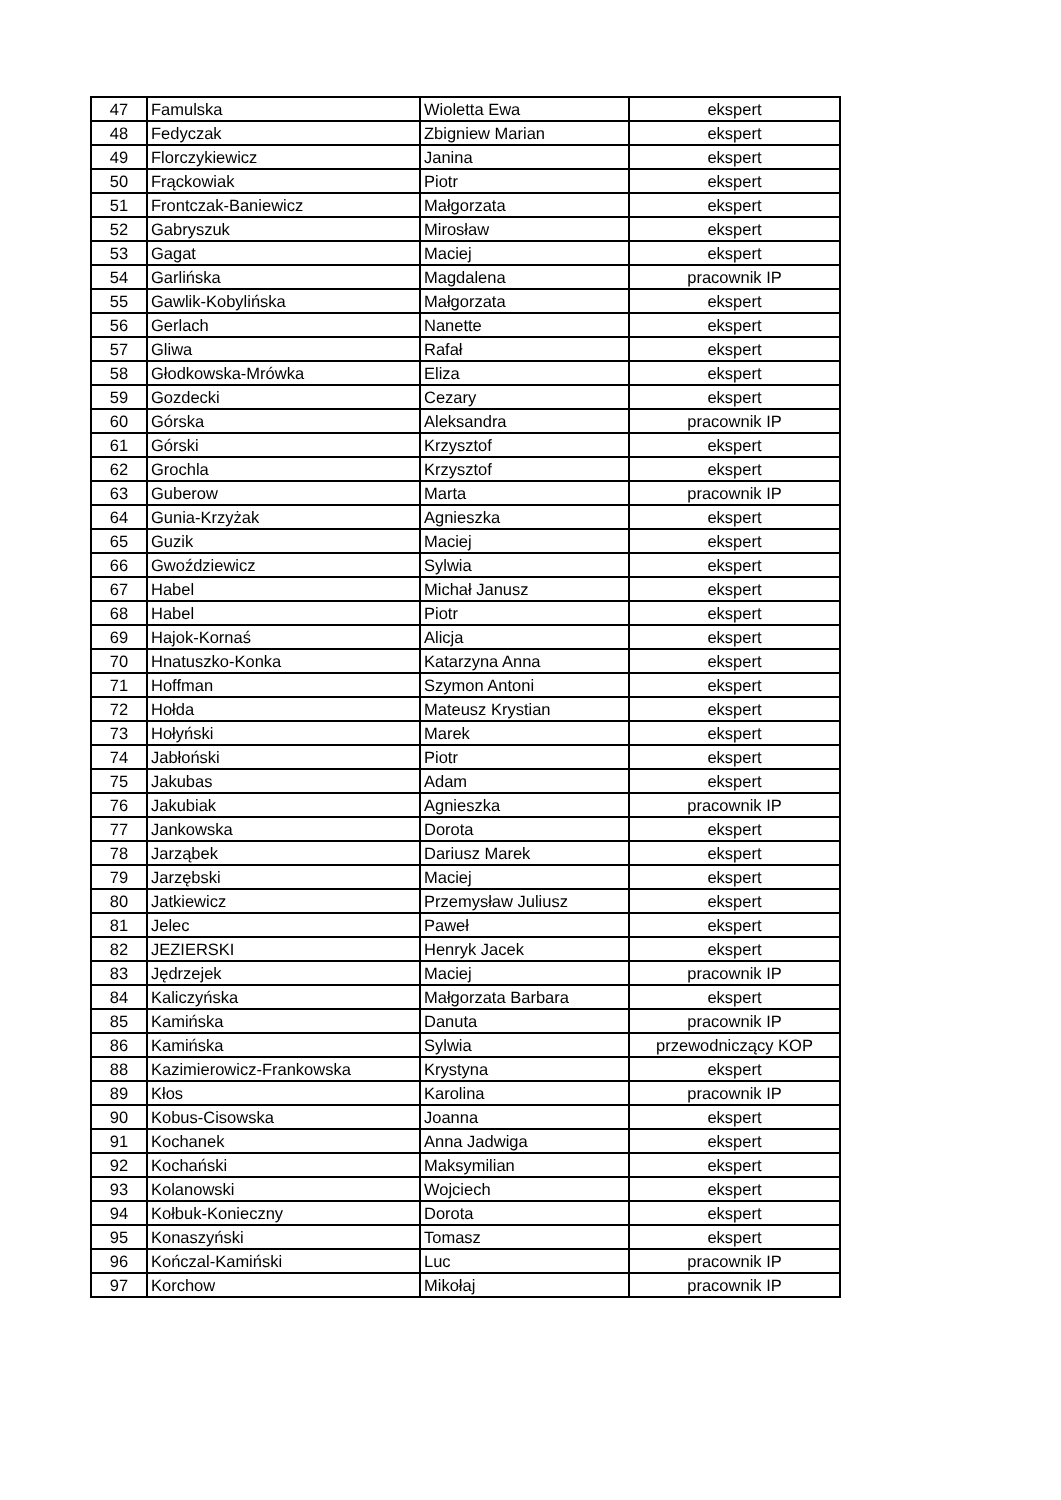| 47 | Famulska | Wioletta Ewa | ekspert |
| 48 | Fedyczak | Zbigniew Marian | ekspert |
| 49 | Florczykiewicz | Janina | ekspert |
| 50 | Frąckowiak | Piotr | ekspert |
| 51 | Frontczak-Baniewicz | Małgorzata | ekspert |
| 52 | Gabryszuk | Mirosław | ekspert |
| 53 | Gagat | Maciej | ekspert |
| 54 | Garlińska | Magdalena | pracownik IP |
| 55 | Gawlik-Kobylińska | Małgorzata | ekspert |
| 56 | Gerlach | Nanette | ekspert |
| 57 | Gliwa | Rafał | ekspert |
| 58 | Głodkowska-Mrówka | Eliza | ekspert |
| 59 | Gozdecki | Cezary | ekspert |
| 60 | Górska | Aleksandra | pracownik IP |
| 61 | Górski | Krzysztof | ekspert |
| 62 | Grochla | Krzysztof | ekspert |
| 63 | Guberow | Marta | pracownik IP |
| 64 | Gunia-Krzyżak | Agnieszka | ekspert |
| 65 | Guzik | Maciej | ekspert |
| 66 | Gwoździewicz | Sylwia | ekspert |
| 67 | Habel | Michał Janusz | ekspert |
| 68 | Habel | Piotr | ekspert |
| 69 | Hajok-Kornaś | Alicja | ekspert |
| 70 | Hnatuszko-Konka | Katarzyna Anna | ekspert |
| 71 | Hoffman | Szymon Antoni | ekspert |
| 72 | Hołda | Mateusz Krystian | ekspert |
| 73 | Hołyński | Marek | ekspert |
| 74 | Jabłoński | Piotr | ekspert |
| 75 | Jakubas | Adam | ekspert |
| 76 | Jakubiak | Agnieszka | pracownik IP |
| 77 | Jankowska | Dorota | ekspert |
| 78 | Jarząbek | Dariusz Marek | ekspert |
| 79 | Jarzębski | Maciej | ekspert |
| 80 | Jatkiewicz | Przemysław Juliusz | ekspert |
| 81 | Jelec | Paweł | ekspert |
| 82 | JEZIERSKI | Henryk Jacek | ekspert |
| 83 | Jędrzejek | Maciej | pracownik IP |
| 84 | Kaliczyńska | Małgorzata Barbara | ekspert |
| 85 | Kamińska | Danuta | pracownik IP |
| 86 | Kamińska | Sylwia | przewodniczący KOP |
| 88 | Kazimierowicz-Frankowska | Krystyna | ekspert |
| 89 | Kłos | Karolina | pracownik IP |
| 90 | Kobus-Cisowska | Joanna | ekspert |
| 91 | Kochanek | Anna Jadwiga | ekspert |
| 92 | Kochański | Maksymilian | ekspert |
| 93 | Kolanowski | Wojciech | ekspert |
| 94 | Kołbuk-Konieczny | Dorota | ekspert |
| 95 | Konaszyński | Tomasz | ekspert |
| 96 | Kończal-Kamiński | Luc | pracownik IP |
| 97 | Korchow | Mikołaj | pracownik IP |